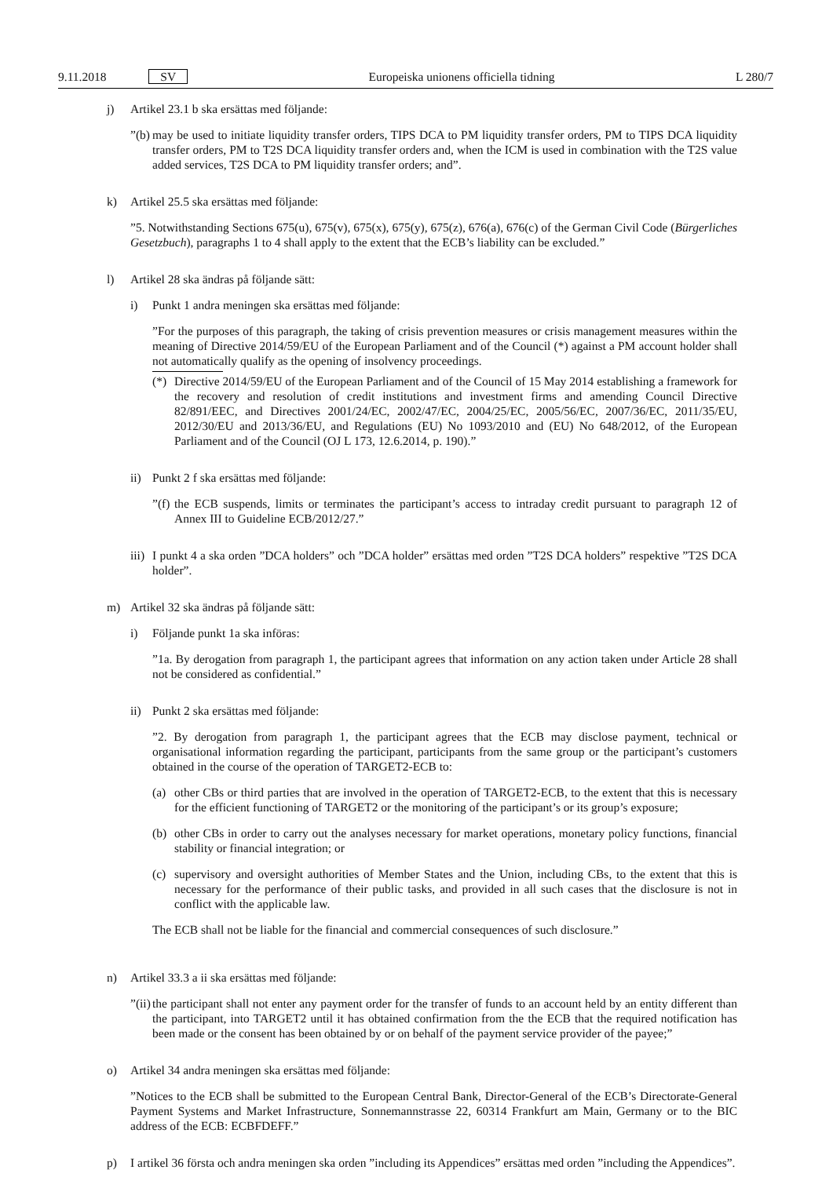9.11.2018 SV Europeiska unionens officiella tidning L 280/7
j) Artikel 23.1 b ska ersättas med följande:
”(b)
may be used to initiate liquidity transfer orders, TIPS DCA to PM liquidity transfer orders, PM to TIPS DCA liquidity transfer orders, PM to T2S DCA liquidity transfer orders and, when the ICM is used in combination with the T2S value added services, T2S DCA to PM liquidity transfer orders; and”.
k) Artikel 25.5 ska ersättas med följande:
”5. Notwithstanding Sections 675(u), 675(v), 675(x), 675(y), 675(z), 676(a), 676(c) of the German Civil Code (Bürgerliches Gesetzbuch), paragraphs 1 to 4 shall apply to the extent that the ECB’s liability can be excluded.”
l) Artikel 28 ska ändras på följande sätt:
i) Punkt 1 andra meningen ska ersättas med följande:
”For the purposes of this paragraph, the taking of crisis prevention measures or crisis management measures within the meaning of Directive 2014/59/EU of the European Parliament and of the Council (*) against a PM account holder shall not automatically qualify as the opening of insolvency proceedings.
(*) Directive 2014/59/EU of the European Parliament and of the Council of 15 May 2014 establishing a framework for the recovery and resolution of credit institutions and investment firms and amending Council Directive 82/891/EEC, and Directives 2001/24/EC, 2002/47/EC, 2004/25/EC, 2005/56/EC, 2007/36/EC, 2011/35/EU, 2012/30/EU and 2013/36/EU, and Regulations (EU) No 1093/2010 and (EU) No 648/2012, of the European Parliament and of the Council (OJ L 173, 12.6.2014, p. 190).”
ii) Punkt 2 f ska ersättas med följande:
”(f)
the ECB suspends, limits or terminates the participant’s access to intraday credit pursuant to paragraph 12 of Annex III to Guideline ECB/2012/27.”
iii)
I punkt 4 a ska orden ”DCA holders” och ”DCA holder” ersättas med orden ”T2S DCA holders” respektive ”T2S DCA holder”.
m) Artikel 32 ska ändras på följande sätt:
i) Följande punkt 1a ska införas:
”1a. By derogation from paragraph 1, the participant agrees that information on any action taken under Article 28 shall not be considered as confidential.”
ii) Punkt 2 ska ersättas med följande:
”2. By derogation from paragraph 1, the participant agrees that the ECB may disclose payment, technical or organisational information regarding the participant, participants from the same group or the participant’s customers obtained in the course of the operation of TARGET2-ECB to:
(a) other CBs or third parties that are involved in the operation of TARGET2-ECB, to the extent that this is necessary for the efficient functioning of TARGET2 or the monitoring of the participant’s or its group’s exposure;
(b) other CBs in order to carry out the analyses necessary for market operations, monetary policy functions, financial stability or financial integration; or
(c) supervisory and oversight authorities of Member States and the Union, including CBs, to the extent that this is necessary for the performance of their public tasks, and provided in all such cases that the disclosure is not in conflict with the applicable law.
The ECB shall not be liable for the financial and commercial consequences of such disclosure.”
n) Artikel 33.3 a ii ska ersättas med följande:
”(ii)
the participant shall not enter any payment order for the transfer of funds to an account held by an entity different than the participant, into TARGET2 until it has obtained confirmation from the the ECB that the required notification has been made or the consent has been obtained by or on behalf of the payment service provider of the payee;”
o) Artikel 34 andra meningen ska ersättas med följande:
”Notices to the ECB shall be submitted to the European Central Bank, Director-General of the ECB’s Directorate-General Payment Systems and Market Infrastructure, Sonnemannstrasse 22, 60314 Frankfurt am Main, Germany or to the BIC address of the ECB: ECBFDEFF.”
p) I artikel 36 första och andra meningen ska orden ”including its Appendices” ersättas med orden ”including the Appendices”.